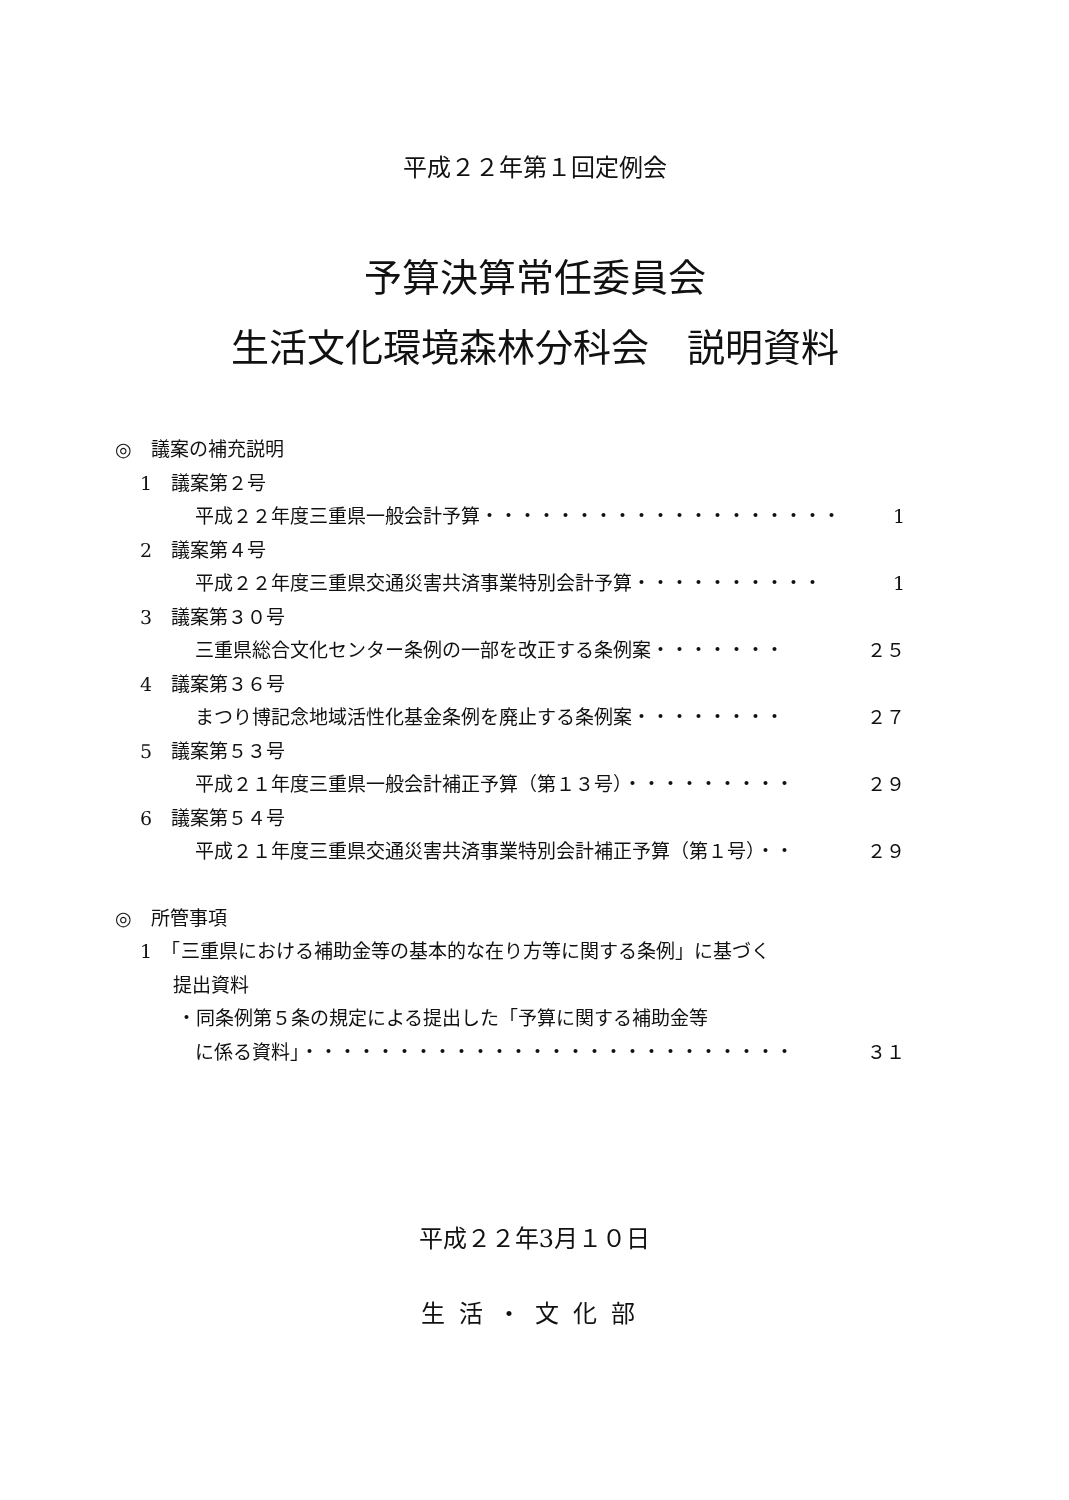平成２２年第１回定例会
予算決算常任委員会
生活文化環境森林分科会　説明資料
◎　議案の補充説明
1　議案第２号
平成２２年度三重県一般会計予算・・・・・・・・・・・・・・・・・・・ 1
2　議案第４号
平成２２年度三重県交通災害共済事業特別会計予算・・・・・・・・・・ 1
3　議案第３０号
三重県総合文化センター条例の一部を改正する条例案・・・・・・・ ２５
4　議案第３６号
まつり博記念地域活性化基金条例を廃止する条例案・・・・・・・・ ２７
5　議案第５３号
平成２１年度三重県一般会計補正予算（第１３号）・・・・・・・・・ ２９
6　議案第５４号
平成２１年度三重県交通災害共済事業特別会計補正予算（第１号）・・ ２９
◎　所管事項
1　「三重県における補助金等の基本的な在り方等に関する条例」に基づく
提出資料
・同条例第５条の規定による提出した「予算に関する補助金等
に係る資料」・・・・・・・・・・・・・・・・・・・・・・・・・・ ３１
平成２２年3月１０日
生活・文化部